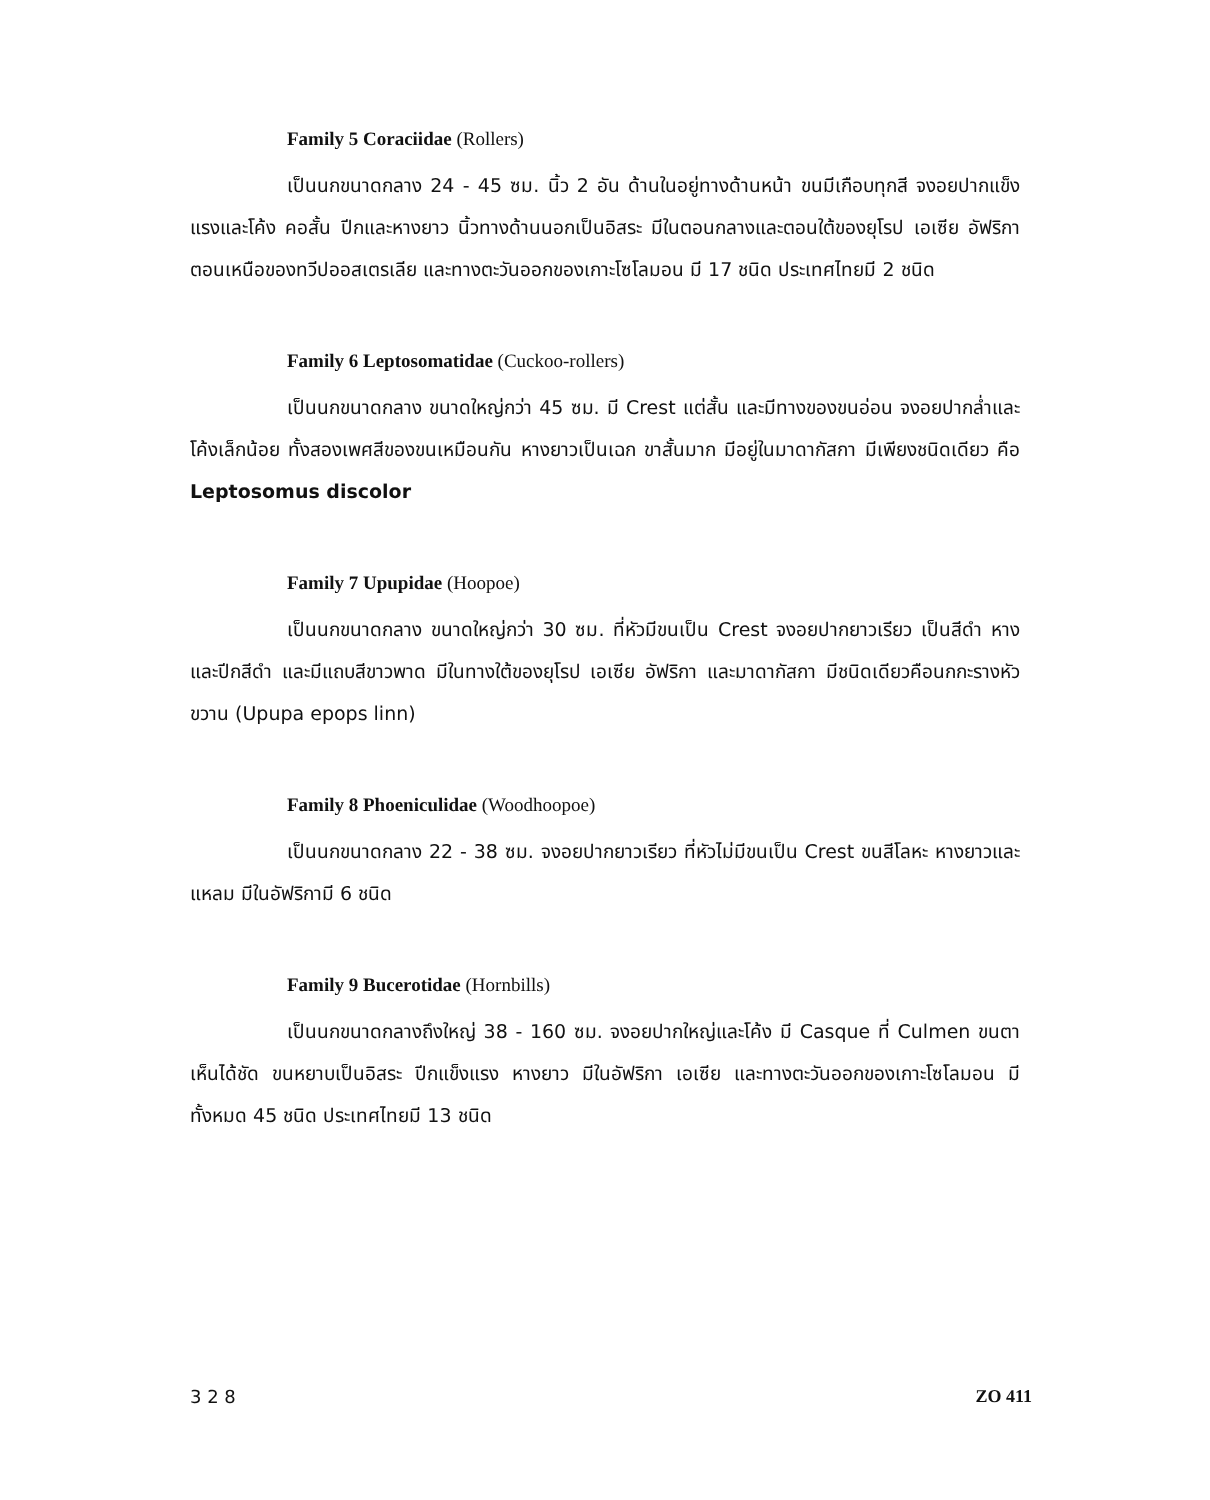Family 5 Coraciidae (Rollers)
เป็นนกขนาดกลาง 24 - 45 ซม. นิ้ว 2 อัน ด้านในอยู่ทางด้านหน้า ขนมีเกือบทุกสี จงอยปากแข็งแรงและโค้ง คอสั้น ปีกและหางยาว นิ้วทางด้านนอกเป็นอิสระ มีในตอนกลางและตอนใต้ของยุโรป เอเซีย อัฟริกา ตอนเหนือของทวีปออสเตรเลีย และทางตะวันออกของเกาะโซโลมอน มี 17 ชนิด ประเทศไทยมี 2 ชนิด
Family 6 Leptosomatidae (Cuckoo-rollers)
เป็นนกขนาดกลาง ขนาดใหญ่กว่า 45 ซม. มี Crest แต่สั้น และมีทางของขนอ่อน จงอยปากล่ำและโค้งเล็กน้อย ทั้งสองเพศสีของขนเหมือนกัน หางยาวเป็นเฉก ขาสั้นมาก มีอยู่ในมาดากัสกา มีเพียงชนิดเดียว คือ Leptosomus discolor
Family 7 Upupidae (Hoopoe)
เป็นนกขนาดกลาง ขนาดใหญ่กว่า 30 ซม. ที่หัวมีขนเป็น Crest จงอยปากยาวเรียว เป็นสีดำ หางและปีกสีดำ และมีแถบสีขาวพาด มีในทางใต้ของยุโรป เอเซีย อัฟริกา และมาดากัสกา มีชนิดเดียวคือนกกะรางหัวขวาน (Upupa epops linn)
Family 8 Phoeniculidae (Woodhoopoe)
เป็นนกขนาดกลาง 22 - 38 ซม. จงอยปากยาวเรียว ที่หัวไม่มีขนเป็น Crest ขนสีโลหะ หางยาวและแหลม มีในอัฟริกามี 6 ชนิด
Family 9 Bucerotidae (Hornbills)
เป็นนกขนาดกลางถึงใหญ่ 38 - 160 ซม. จงอยปากใหญ่และโค้ง มี Casque ที่ Culmen ขนตาเห็นได้ชัด ขนหยาบเป็นอิสระ ปีกแข็งแรง หางยาว มีในอัฟริกา เอเซีย และทางตะวันออกของเกาะโซโลมอน มีทั้งหมด 45 ชนิด ประเทศไทยมี 13 ชนิด
3 2 8 ZO 411